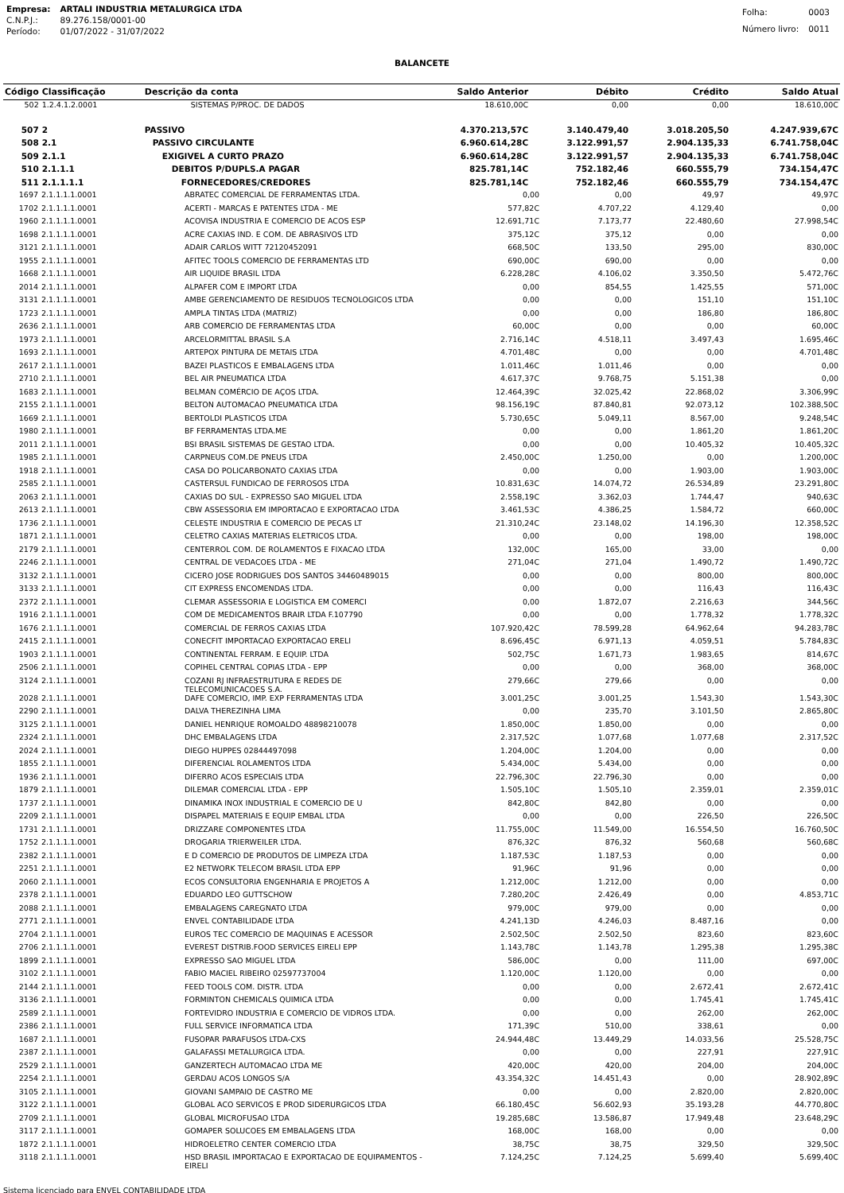| Empresa: | ARTALI INDUSTRIA METALURGICA LTDA |
| C.N.P.J.: | 89.276.158/0001-00 |
| Período: | 01/07/2022 - 31/07/2022 |
| Folha: | 0003 |
| Número livro: | 0011 |
BALANCETE
| Código | Classificação | Descrição da conta | Saldo Anterior | Débito | Crédito | Saldo Atual |
| --- | --- | --- | --- | --- | --- | --- |
| 502 | 1.2.4.1.2.0001 | SISTEMAS P/PROC. DE DADOS | 18.610,00C | 0,00 | 0,00 | 18.610,00C |
| 507 | 2 | PASSIVO | 4.370.213,57C | 3.140.479,40 | 3.018.205,50 | 4.247.939,67C |
| 508 | 2.1 | PASSIVO CIRCULANTE | 6.960.614,28C | 3.122.991,57 | 2.904.135,33 | 6.741.758,04C |
| 509 | 2.1.1 | EXIGIVEL A CURTO PRAZO | 6.960.614,28C | 3.122.991,57 | 2.904.135,33 | 6.741.758,04C |
| 510 | 2.1.1.1 | DEBITOS P/DUPLS.A PAGAR | 825.781,14C | 752.182,46 | 660.555,79 | 734.154,47C |
| 511 | 2.1.1.1.1 | FORNECEDORES/CREDORES | 825.781,14C | 752.182,46 | 660.555,79 | 734.154,47C |
| 1697 | 2.1.1.1.1.0001 | ABRATEC COMERCIAL DE FERRAMENTAS LTDA. | 0,00 | 0,00 | 49,97 | 49,97C |
| 1702 | 2.1.1.1.1.0001 | ACERTI - MARCAS E PATENTES LTDA - ME | 577,82C | 4.707,22 | 4.129,40 | 0,00 |
| 1960 | 2.1.1.1.1.0001 | ACOVISA INDUSTRIA E COMERCIO DE ACOS ESP | 12.691,71C | 7.173,77 | 22.480,60 | 27.998,54C |
| 1698 | 2.1.1.1.1.0001 | ACRE CAXIAS IND. E COM. DE ABRASIVOS LTD | 375,12C | 375,12 | 0,00 | 0,00 |
| 3121 | 2.1.1.1.1.0001 | ADAIR CARLOS WITT 72120452091 | 668,50C | 133,50 | 295,00 | 830,00C |
| 1955 | 2.1.1.1.1.0001 | AFITEC TOOLS COMERCIO DE FERRAMENTAS LTD | 690,00C | 690,00 | 0,00 | 0,00 |
| 1668 | 2.1.1.1.1.0001 | AIR LIQUIDE BRASIL LTDA | 6.228,28C | 4.106,02 | 3.350,50 | 5.472,76C |
| 2014 | 2.1.1.1.1.0001 | ALPAFER COM E IMPORT LTDA | 0,00 | 854,55 | 1.425,55 | 571,00C |
| 3131 | 2.1.1.1.1.0001 | AMBE GERENCIAMENTO DE RESIDUOS TECNOLOGICOS LTDA | 0,00 | 0,00 | 151,10 | 151,10C |
| 1723 | 2.1.1.1.1.0001 | AMPLA TINTAS LTDA (MATRIZ) | 0,00 | 0,00 | 186,80 | 186,80C |
| 2636 | 2.1.1.1.1.0001 | ARB COMERCIO DE FERRAMENTAS LTDA | 60,00C | 0,00 | 0,00 | 60,00C |
| 1973 | 2.1.1.1.1.0001 | ARCELORMITTAL BRASIL S.A | 2.716,14C | 4.518,11 | 3.497,43 | 1.695,46C |
| 1693 | 2.1.1.1.1.0001 | ARTEPOX PINTURA DE METAIS LTDA | 4.701,48C | 0,00 | 0,00 | 4.701,48C |
| 2617 | 2.1.1.1.1.0001 | BAZEI PLASTICOS E EMBALAGENS LTDA | 1.011,46C | 1.011,46 | 0,00 | 0,00 |
| 2710 | 2.1.1.1.1.0001 | BEL AIR PNEUMATICA LTDA | 4.617,37C | 9.768,75 | 5.151,38 | 0,00 |
| 1683 | 2.1.1.1.1.0001 | BELMAN COMÉRCIO DE AÇOS LTDA. | 12.464,39C | 32.025,42 | 22.868,02 | 3.306,99C |
| 2155 | 2.1.1.1.1.0001 | BELTON AUTOMACAO PNEUMATICA LTDA | 98.156,19C | 87.840,81 | 92.073,12 | 102.388,50C |
| 1669 | 2.1.1.1.1.0001 | BERTOLDI PLASTICOS LTDA | 5.730,65C | 5.049,11 | 8.567,00 | 9.248,54C |
| 1980 | 2.1.1.1.1.0001 | BF FERRAMENTAS LTDA.ME | 0,00 | 0,00 | 1.861,20 | 1.861,20C |
| 2011 | 2.1.1.1.1.0001 | BSI BRASIL SISTEMAS DE GESTAO LTDA. | 0,00 | 0,00 | 10.405,32 | 10.405,32C |
| 1985 | 2.1.1.1.1.0001 | CARPNEUS COM.DE PNEUS LTDA | 2.450,00C | 1.250,00 | 0,00 | 1.200,00C |
| 1918 | 2.1.1.1.1.0001 | CASA DO POLICARBONATO CAXIAS LTDA | 0,00 | 0,00 | 1.903,00 | 1.903,00C |
| 2585 | 2.1.1.1.1.0001 | CASTERSUL FUNDICAO DE FERROSOS LTDA | 10.831,63C | 14.074,72 | 26.534,89 | 23.291,80C |
| 2063 | 2.1.1.1.1.0001 | CAXIAS DO SUL - EXPRESSO SAO MIGUEL LTDA | 2.558,19C | 3.362,03 | 1.744,47 | 940,63C |
| 2613 | 2.1.1.1.1.0001 | CBW ASSESSORIA EM IMPORTACAO E EXPORTACAO LTDA | 3.461,53C | 4.386,25 | 1.584,72 | 660,00C |
| 1736 | 2.1.1.1.1.0001 | CELESTE INDUSTRIA E COMERCIO DE PECAS LT | 21.310,24C | 23.148,02 | 14.196,30 | 12.358,52C |
| 1871 | 2.1.1.1.1.0001 | CELETRO CAXIAS MATERIAS ELETRICOS LTDA. | 0,00 | 0,00 | 198,00 | 198,00C |
| 2179 | 2.1.1.1.1.0001 | CENTERROL COM. DE ROLAMENTOS E FIXACAO LTDA | 132,00C | 165,00 | 33,00 | 0,00 |
| 2246 | 2.1.1.1.1.0001 | CENTRAL DE VEDACOES LTDA - ME | 271,04C | 271,04 | 1.490,72 | 1.490,72C |
| 3132 | 2.1.1.1.1.0001 | CICERO JOSE RODRIGUES DOS SANTOS 34460489015 | 0,00 | 0,00 | 800,00 | 800,00C |
| 3133 | 2.1.1.1.1.0001 | CIT EXPRESS ENCOMENDAS LTDA. | 0,00 | 0,00 | 116,43 | 116,43C |
| 2372 | 2.1.1.1.1.0001 | CLEMAR ASSESSORIA E LOGISTICA EM COMERCI | 0,00 | 1.872,07 | 2.216,63 | 344,56C |
| 1916 | 2.1.1.1.1.0001 | COM DE MEDICAMENTOS BRAIR LTDA F.107790 | 0,00 | 0,00 | 1.778,32 | 1.778,32C |
| 1676 | 2.1.1.1.1.0001 | COMERCIAL DE FERROS CAXIAS LTDA | 107.920,42C | 78.599,28 | 64.962,64 | 94.283,78C |
| 2415 | 2.1.1.1.1.0001 | CONECFIT IMPORTACAO EXPORTACAO ERELI | 8.696,45C | 6.971,13 | 4.059,51 | 5.784,83C |
| 1903 | 2.1.1.1.1.0001 | CONTINENTAL FERRAM. E EQUIP. LTDA | 502,75C | 1.671,73 | 1.983,65 | 814,67C |
| 2506 | 2.1.1.1.1.0001 | COPIHEL CENTRAL COPIAS LTDA - EPP | 0,00 | 0,00 | 368,00 | 368,00C |
| 3124 | 2.1.1.1.1.0001 | COZANI RJ INFRAESTRUTURA E REDES DE TELECOMUNICACOES S.A. | 279,66C | 279,66 | 0,00 | 0,00 |
| 2028 | 2.1.1.1.1.0001 | DAFE COMERCIO, IMP. EXP FERRAMENTAS LTDA | 3.001,25C | 3.001,25 | 1.543,30 | 1.543,30C |
| 2290 | 2.1.1.1.1.0001 | DALVA THEREZINHA LIMA | 0,00 | 235,70 | 3.101,50 | 2.865,80C |
| 3125 | 2.1.1.1.1.0001 | DANIEL HENRIQUE ROMOALDO 48898210078 | 1.850,00C | 1.850,00 | 0,00 | 0,00 |
| 2324 | 2.1.1.1.1.0001 | DHC EMBALAGENS LTDA | 2.317,52C | 1.077,68 | 1.077,68 | 2.317,52C |
| 2024 | 2.1.1.1.1.0001 | DIEGO HUPPES 02844497098 | 1.204,00C | 1.204,00 | 0,00 | 0,00 |
| 1855 | 2.1.1.1.1.0001 | DIFERENCIAL ROLAMENTOS LTDA | 5.434,00C | 5.434,00 | 0,00 | 0,00 |
| 1936 | 2.1.1.1.1.0001 | DIFERRO ACOS ESPECIAIS LTDA | 22.796,30C | 22.796,30 | 0,00 | 0,00 |
| 1879 | 2.1.1.1.1.0001 | DILEMAR COMERCIAL LTDA - EPP | 1.505,10C | 1.505,10 | 2.359,01 | 2.359,01C |
| 1737 | 2.1.1.1.1.0001 | DINAMIKA INOX INDUSTRIAL E COMERCIO DE U | 842,80C | 842,80 | 0,00 | 0,00 |
| 2209 | 2.1.1.1.1.0001 | DISPAPEL MATERIAIS E EQUIP EMBAL LTDA | 0,00 | 0,00 | 226,50 | 226,50C |
| 1731 | 2.1.1.1.1.0001 | DRIZZARE COMPONENTES LTDA | 11.755,00C | 11.549,00 | 16.554,50 | 16.760,50C |
| 1752 | 2.1.1.1.1.0001 | DROGARIA TRIERWEILER LTDA. | 876,32C | 876,32 | 560,68 | 560,68C |
| 2382 | 2.1.1.1.1.0001 | E D COMERCIO DE PRODUTOS DE LIMPEZA LTDA | 1.187,53C | 1.187,53 | 0,00 | 0,00 |
| 2251 | 2.1.1.1.1.0001 | E2 NETWORK TELECOM BRASIL LTDA EPP | 91,96C | 91,96 | 0,00 | 0,00 |
| 2060 | 2.1.1.1.1.0001 | ECOS CONSULTORIA ENGENHARIA E PROJETOS A | 1.212,00C | 1.212,00 | 0,00 | 0,00 |
| 2378 | 2.1.1.1.1.0001 | EDUARDO LEO GUTTSCHOW | 7.280,20C | 2.426,49 | 0,00 | 4.853,71C |
| 2088 | 2.1.1.1.1.0001 | EMBALAGENS CAREGNATO LTDA | 979,00C | 979,00 | 0,00 | 0,00 |
| 2771 | 2.1.1.1.1.0001 | ENVEL CONTABILIDADE LTDA | 4.241,13D | 4.246,03 | 8.487,16 | 0,00 |
| 2704 | 2.1.1.1.1.0001 | EUROS TEC COMERCIO DE MAQUINAS E ACESSOR | 2.502,50C | 2.502,50 | 823,60 | 823,60C |
| 2706 | 2.1.1.1.1.0001 | EVEREST DISTRIB.FOOD SERVICES EIRELI EPP | 1.143,78C | 1.143,78 | 1.295,38 | 1.295,38C |
| 1899 | 2.1.1.1.1.0001 | EXPRESSO SAO MIGUEL LTDA | 586,00C | 0,00 | 111,00 | 697,00C |
| 3102 | 2.1.1.1.1.0001 | FABIO MACIEL RIBEIRO 02597737004 | 1.120,00C | 1.120,00 | 0,00 | 0,00 |
| 2144 | 2.1.1.1.1.0001 | FEED TOOLS COM. DISTR. LTDA | 0,00 | 0,00 | 2.672,41 | 2.672,41C |
| 3136 | 2.1.1.1.1.0001 | FORMINTON CHEMICALS QUIMICA LTDA | 0,00 | 0,00 | 1.745,41 | 1.745,41C |
| 2589 | 2.1.1.1.1.0001 | FORTEVIDRO INDUSTRIA E COMERCIO DE VIDROS LTDA. | 0,00 | 0,00 | 262,00 | 262,00C |
| 2386 | 2.1.1.1.1.0001 | FULL SERVICE INFORMATICA LTDA | 171,39C | 510,00 | 338,61 | 0,00 |
| 1687 | 2.1.1.1.1.0001 | FUSOPAR PARAFUSOS LTDA-CXS | 24.944,48C | 13.449,29 | 14.033,56 | 25.528,75C |
| 2387 | 2.1.1.1.1.0001 | GALAFASSI METALURGICA LTDA. | 0,00 | 0,00 | 227,91 | 227,91C |
| 2529 | 2.1.1.1.1.0001 | GANZERTECH AUTOMACAO LTDA ME | 420,00C | 420,00 | 204,00 | 204,00C |
| 2254 | 2.1.1.1.1.0001 | GERDAU ACOS LONGOS S/A | 43.354,32C | 14.451,43 | 0,00 | 28.902,89C |
| 3105 | 2.1.1.1.1.0001 | GIOVANI SAMPAIO DE CASTRO ME | 0,00 | 0,00 | 2.820,00 | 2.820,00C |
| 3122 | 2.1.1.1.1.0001 | GLOBAL ACO SERVICOS E PROD SIDERURGICOS LTDA | 66.180,45C | 56.602,93 | 35.193,28 | 44.770,80C |
| 2709 | 2.1.1.1.1.0001 | GLOBAL MICROFUSAO LTDA | 19.285,68C | 13.586,87 | 17.949,48 | 23.648,29C |
| 3117 | 2.1.1.1.1.0001 | GOMAPER SOLUCOES EM EMBALAGENS LTDA | 168,00C | 168,00 | 0,00 | 0,00 |
| 1872 | 2.1.1.1.1.0001 | HIDROELETRO CENTER COMERCIO LTDA | 38,75C | 38,75 | 329,50 | 329,50C |
| 3118 | 2.1.1.1.1.0001 | HSD BRASIL IMPORTACAO E EXPORTACAO DE EQUIPAMENTOS - EIRELI | 7.124,25C | 7.124,25 | 5.699,40 | 5.699,40C |
Sistema licenciado para ENVEL CONTABILIDADE LTDA